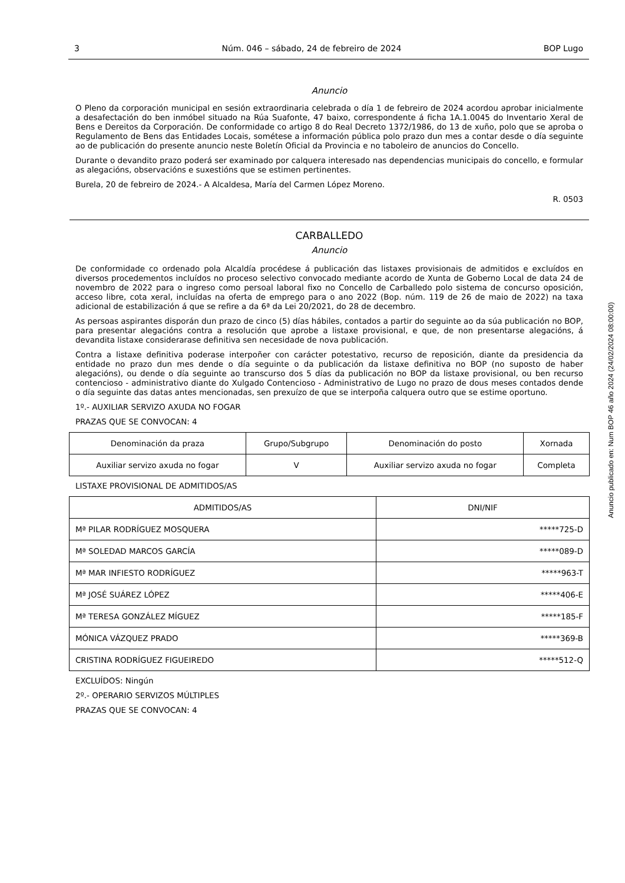3 Núm. 046 – sábado, 24 de febreiro de 2024 BOP Lugo
Anuncio
O Pleno da corporación municipal en sesión extraordinaria celebrada o día 1 de febreiro de 2024 acordou aprobar inicialmente a desafectación do ben inmóbel situado na Rúa Suafonte, 47 baixo, correspondente á ficha 1A.1.0045 do Inventario Xeral de Bens e Dereitos da Corporación. De conformidade co artigo 8 do Real Decreto 1372/1986, do 13 de xuño, polo que se aproba o Regulamento de Bens das Entidades Locais, sométese a información pública polo prazo dun mes a contar desde o día seguinte ao de publicación do presente anuncio neste Boletín Oficial da Provincia e no taboleiro de anuncios do Concello.
Durante o devandito prazo poderá ser examinado por calquera interesado nas dependencias municipais do concello, e formular as alegacións, observacións e suxestións que se estimen pertinentes.
Burela, 20 de febreiro de 2024.- A Alcaldesa, María del Carmen López Moreno.
R. 0503
CARBALLEDO
Anuncio
De conformidade co ordenado pola Alcaldía procédese á publicación das listaxes provisionais de admitidos e excluídos en diversos procedementos incluídos no proceso selectivo convocado mediante acordo de Xunta de Goberno Local de data 24 de novembro de 2022 para o ingreso como persoal laboral fixo no Concello de Carballedo polo sistema de concurso oposición, acceso libre, cota xeral, incluídas na oferta de emprego para o ano 2022 (Bop. núm. 119 de 26 de maio de 2022) na taxa adicional de estabilización á que se refire a da 6ª da Lei 20/2021, do 28 de decembro.
As persoas aspirantes disporán dun prazo de cinco (5) días hábiles, contados a partir do seguinte ao da súa publicación no BOP, para presentar alegacións contra a resolución que aprobe a listaxe provisional, e que, de non presentarse alegacións, á devandita listaxe considerarase definitiva sen necesidade de nova publicación.
Contra a listaxe definitiva poderase interpoñer con carácter potestativo, recurso de reposición, diante da presidencia da entidade no prazo dun mes dende o día seguinte o da publicación da listaxe definitiva no BOP (no suposto de haber alegacións), ou dende o día seguinte ao transcurso dos 5 días da publicación no BOP da listaxe provisional, ou ben recurso contencioso - administrativo diante do Xulgado Contencioso - Administrativo de Lugo no prazo de dous meses contados dende o día seguinte das datas antes mencionadas, sen prexuízo de que se interpoña calquera outro que se estime oportuno.
1º.- AUXILIAR SERVIZO AXUDA NO FOGAR
PRAZAS QUE SE CONVOCAN: 4
| Denominación da praza | Grupo/Subgrupo | Denominación do posto | Xornada |
| --- | --- | --- | --- |
| Auxiliar servizo axuda no fogar | V | Auxiliar servizo axuda no fogar | Completa |
LISTAXE PROVISIONAL DE ADMITIDOS/AS
| ADMITIDOS/AS | DNI/NIF |
| --- | --- |
| Mª PILAR RODRÍGUEZ MOSQUERA | *****725-D |
| Mª SOLEDAD MARCOS GARCÍA | *****089-D |
| Mª MAR INFIESTO RODRÍGUEZ | *****963-T |
| Mª JOSÉ SUÁREZ LÓPEZ | *****406-E |
| Mª TERESA GONZÁLEZ MÍGUEZ | *****185-F |
| MÓNICA VÁZQUEZ PRADO | *****369-B |
| CRISTINA RODRÍGUEZ FIGUEIREDO | *****512-Q |
EXCLUÍDOS: Ningún
2º.- OPERARIO SERVIZOS MÚLTIPLES
PRAZAS QUE SE CONVOCAN: 4
Anuncio publicado en: Num BOP 46 año 2024 (24/02/2024 08:00:00)